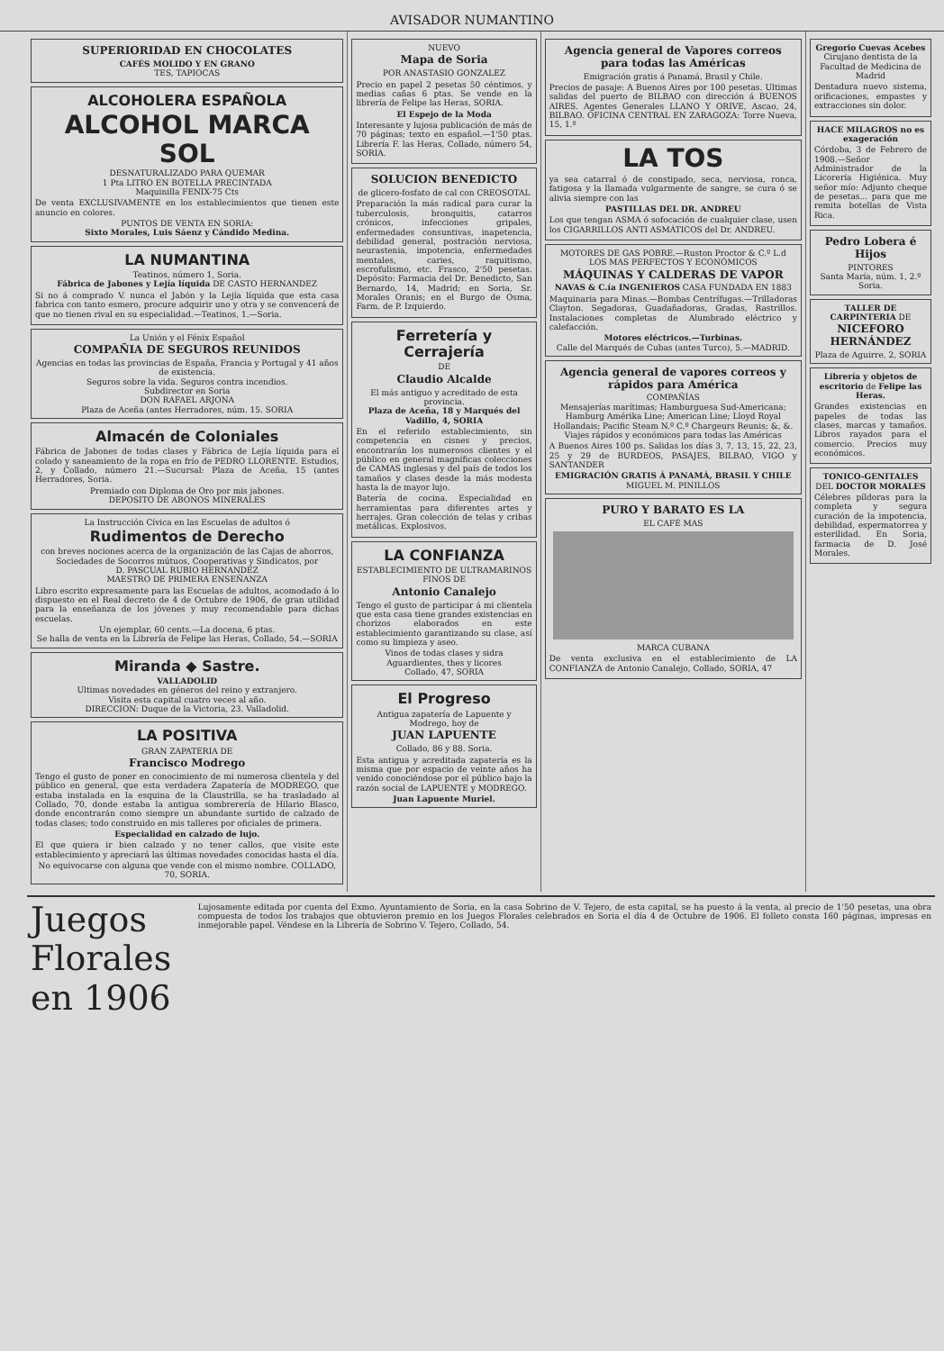AVISADOR NUMANTINO
SUPERIORIDAD EN CHOCOLATES
CAFÉS MOLIDO Y EN GRANO
TES, TAPIOCAS
ALCOHOLERA ESPAÑOLA
ALCOHOL MARCA SOL
DESNATURALIZADO PARA QUEMAR
1 Pta LITRO EN BOTELLA PRECINTADA
Maquinilla FENIX-75 Cts
De venta EXCLUSIVAMENTE en los establecimientos que tienen este anuncio en colores.
PUNTOS DE VENTA EN SORIA:
Sixto Morales, Luis Sáenz y Cándido Medina.
LA NUMANTINA
Teatinos, número 1, Soria.
Fábrica de Jabones y Lejía líquida DE CASTO HERNANDEZ
Si no á comprado V. nunca el Jabón y la Lejía líquida que esta casa fabrica con tanto esmero, procure adquirir uno y otra y se convencerá de que no tienen rival en su especialidad.—Teatinos, 1.—Soria.
La Unión y el Fénix Español
COMPAÑIA DE SEGUROS REUNIDOS
Agencias en todas las provincias de España, Francia y Portugal y 41 años de existencia.
Seguros sobre la vida. Seguros contra incendios.
Subdirector en Soria
DON RAFAEL ARJONA
Plaza de Aceña (antes Herradores, núm. 15. SORIA
Almacén de Coloniales
Fábrica de Jabones de todas clases y Fábrica de Lejía líquida para el colado y saneamiento de la ropa en frío de PEDRO LLORENTE. Estudios, 2, y Collado, número 21.—Sucursal: Plaza de Aceña, 15 (antes Herradores, Soria.
Premiado con Diploma de Oro por mis jabones.
DEPOSITO DE ABONOS MINERALES
La Instrucción Cívica en las Escuelas de adultos ó
Rudimentos de Derecho
con breves nociones acerca de la organización de las Cajas de ahorros, Sociedades de Socorros mútuos, Cooperativas y Sindicatos, por
D. PASCUAL RUBIO HERNANDEZ
MAESTRO DE PRIMERA ENSEÑANZA
Libro escrito expresamente para las Escuelas de adultos, acomodado á lo dispuesto en el Real decreto de 4 de Octubre de 1906, de gran utilidad para la enseñanza de los jóvenes y muy recomendable para dichas escuelas.
Un ejemplar, 60 cents.—La docena, 6 ptas.
Se halla de venta en la Librería de Felipe las Heras, Collado, 54.—SORIA
Miranda ◆ Sastre.
VALLADOLID
Ultimas novedades en géneros del reino y extranjero.
Visita esta capital cuatro veces al año.
DIRECCION: Duque de la Victoria, 23. Valladolid.
LA POSITIVA
GRAN ZAPATERIA DE
Francisco Modrego
Tengo el gusto de poner en conocimiento de mi numerosa clientela y del público en general, que esta verdadera Zapatería de MODREGO, que estaba instalada en la esquina de la Claustrilla, se ha trasladado al Collado, 70, donde estaba la antigua sombrerería de Hilario Blasco, donde encontrarán como siempre un abundante surtido de calzado de todas clases; todo construido en mis talleres por oficiales de primera.
Especialidad en calzado de lujo.
El que quiera ir bien calzado y no tener callos, que visite este establecimiento y apreciará las últimas novedades conocidas hasta el día.
No equivocarse con alguna que vende con el mismo nombre. COLLADO, 70, SORIA.
NUEVO
Mapa de Soria
POR ANASTASIO GONZALEZ
Precio en papel 2 pesetas 50 céntimos, y medias cañas 6 ptas. Se vende en la librería de Felipe las Heras, SORIA.
El Espejo de la Moda
Interesante y lujosa publicación de más de 70 páginas; texto en español.—1'50 ptas. Librería F. las Heras, Collado, número 54, SORIA.
SOLUCION BENEDICTO
de glicero-fosfato de cal con CREOSOTAL
Preparación la más radical para curar la tuberculosis, bronquitis, catarros crónicos, infecciones gripales, enfermedades consuntivas, inapetencia, debilidad general, postración nerviosa, neurastenia, impotencia, enfermedades mentales, caries, raquitismo, escrofulismo, etc. Frasco, 2'50 pesetas. Depósito: Farmacia del Dr. Benedicto, San Bernardo, 14, Madrid; en Soria, Sr. Morales Oranis; en el Burgo de Osma, Farm. de P. Izquierdo.
Ferretería y Cerrajería
DE
Claudio Alcalde
El más antiguo y acreditado de esta provincia.
Plaza de Aceña, 18 y Marqués del Vadillo, 4, SORIA
En el referido establecimiento, sin competencia en cisnes y precios, encontrarán los numerosos clientes y el público en general magníficas colecciones de CAMAS inglesas y del país de todos los tamaños y clases desde la más modesta hasta la de mayor lujo.
Batería de cocina. Especialidad en herramientas para diferentes artes y herrajes. Gran colección de telas y cribas metálicas. Explosivos.
LA CONFIANZA
ESTABLECIMIENTO DE ULTRAMARINOS FINOS DE
Antonio Canalejo
Tengo el gusto de participar á mi clientela que esta casa tiene grandes existencias en chorizos elaborados en este establecimiento garantizando su clase, así como su limpieza y aseo.
Vinos de todas clases y sidra
Aguardientes, thes y licores
Collado, 47, SORIA
El Progreso
Antigua zapatería de Lapuente y Modrego, hoy de
JUAN LAPUENTE
Collado, 86 y 88. Soria.
Esta antigua y acreditada zapatería es la misma que por espacio de veinte años ha venido conociéndose por el público bajo la razón social de LAPUENTE y MODREGO.
Juan Lapuente Muriel.
Agencia general de Vapores correos para todas las Américas
Emigración gratis á Panamá, Brasil y Chile.
Precios de pasaje: A Buenos Aires por 100 pesetas. Ultimas salidas del puerto de BILBAO con dirección á BUENOS AIRES. Agentes Generales LLANO Y ORIVE, Ascao, 24, BILBAO. OFICINA CENTRAL EN ZARAGOZA: Torre Nueva, 15, 1.º
LA TOS
ya sea catarral ó de constipado, seca, nerviosa, ronca, fatigosa y la llamada vulgarmente de sangre, se cura ó se alivia siempre con las
PASTILLAS DEL DR. ANDREU
Los que tengan ASMA ó sofocación de cualquier clase, usen los CIGARRILLOS ANTI ASMÁTICOS del Dr. ANDREU.
MOTORES DE GAS POBRE.—Ruston Proctor & C.º L.d
LOS MAS PERFECTOS Y ECONÓMICOS
MÁQUINAS Y CALDERAS DE VAPOR
NAVAS & C.ía INGENIEROS CASA FUNDADA EN 1883
Maquinaria para Minas.—Bombas Centrífugas.—Trilladoras Clayton. Segadoras, Guadañadoras, Gradas, Rastrillos. Instalaciones completas de Alumbrado eléctrico y calefacción.
Motores eléctricos.—Turbinas.
Calle del Marqués de Cubas (antes Turco), 5.—MADRID.
Agencia general de vapores correos y rápidos para América
COMPAÑÍAS
Mensajerías marítimas; Hamburguesa Sud-Americana; Hamburg Amérika Line; American Line; Lloyd Royal Hollandais; Pacific Steam N.º C.º Chargeurs Reunis; &, &.
Viajes rápidos y económicos para todas las Américas
A Buenos Aires 100 ps. Salidas los días 3, 7, 13, 15, 22, 23, 25 y 29 de BURDEOS, PASAJES, BILBAO, VIGO y SANTANDER
EMIGRACIÓN GRATIS Á PANAMÁ, BRASIL Y CHILE
MIGUEL M. PINILLOS
PURO Y BARATO ES LA
EL CAFÉ MAS
MARCA CUBANA
De venta exclusiva en el establecimiento de LA CONFIANZA de Antonio Canalejo, Collado, SORIA, 47
Gregorio Cuevas Acebes
Cirujano dentista de la Facultad de Medicina de Madrid
Dentadura nuevo sistema, orificaciones, empastes y extracciones sin dolor.
HACE MILAGROS no es exageración
Córdoba, 3 de Febrero de 1908.—Señor Administrador de la Licorería Higiénica. Muy señor mío: Adjunto cheque de pesetas... para que me remita botellas de Vista Rica.
Pedro Lobera é Hijos
PINTORES
Santa María, núm. 1, 2.º Soria.
TALLER DE CARPINTERIA DE
NICEFORO HERNÁNDEZ
Plaza de Aguirre, 2, SORIA
Librería y objetos de escritorio de Felipe las Heras.
Grandes existencias en papeles de todas las clases, marcas y tamaños. Libros rayados para el comercio. Precios muy económicos.
TONICO-GENITALES DEL DOCTOR MORALES
Célebres píldoras para la completa y segura curación de la impotencia, debilidad, espermatorrea y esterilidad. En Soria, farmacia de D. José Morales.
Juegos Florales en 1906
Lujosamente editada por cuenta del Exmo. Ayuntamiento de Soria, en la casa Sobrino de V. Tejero, de esta capital, se ha puesto á la venta, al precio de 1'50 pesetas, una obra compuesta de todos los trabajos que obtuvieron premio en los Juegos Florales celebrados en Soria el día 4 de Octubre de 1906. El folleto consta 160 páginas, impresas en inmejorable papel. Véndese en la Librería de Sobrino V. Tejero, Collado, 54.